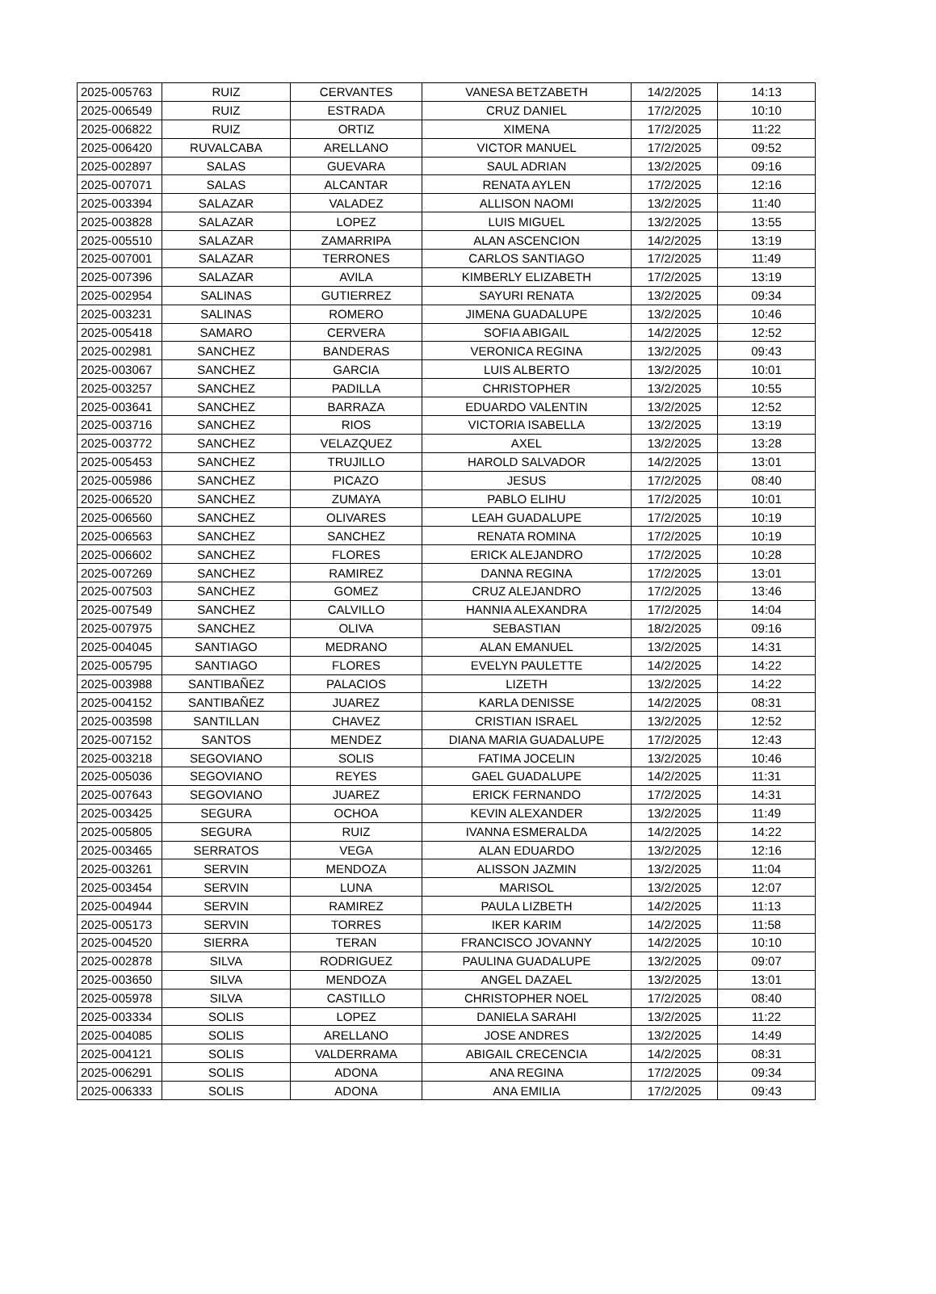| 2025-005763 | RUIZ | CERVANTES | VANESA BETZABETH | 14/2/2025 | 14:13 |
| 2025-006549 | RUIZ | ESTRADA | CRUZ DANIEL | 17/2/2025 | 10:10 |
| 2025-006822 | RUIZ | ORTIZ | XIMENA | 17/2/2025 | 11:22 |
| 2025-006420 | RUVALCABA | ARELLANO | VICTOR MANUEL | 17/2/2025 | 09:52 |
| 2025-002897 | SALAS | GUEVARA | SAUL ADRIAN | 13/2/2025 | 09:16 |
| 2025-007071 | SALAS | ALCANTAR | RENATA AYLEN | 17/2/2025 | 12:16 |
| 2025-003394 | SALAZAR | VALADEZ | ALLISON NAOMI | 13/2/2025 | 11:40 |
| 2025-003828 | SALAZAR | LOPEZ | LUIS MIGUEL | 13/2/2025 | 13:55 |
| 2025-005510 | SALAZAR | ZAMARRIPA | ALAN ASCENCION | 14/2/2025 | 13:19 |
| 2025-007001 | SALAZAR | TERRONES | CARLOS SANTIAGO | 17/2/2025 | 11:49 |
| 2025-007396 | SALAZAR | AVILA | KIMBERLY ELIZABETH | 17/2/2025 | 13:19 |
| 2025-002954 | SALINAS | GUTIERREZ | SAYURI RENATA | 13/2/2025 | 09:34 |
| 2025-003231 | SALINAS | ROMERO | JIMENA GUADALUPE | 13/2/2025 | 10:46 |
| 2025-005418 | SAMARO | CERVERA | SOFIA ABIGAIL | 14/2/2025 | 12:52 |
| 2025-002981 | SANCHEZ | BANDERAS | VERONICA REGINA | 13/2/2025 | 09:43 |
| 2025-003067 | SANCHEZ | GARCIA | LUIS ALBERTO | 13/2/2025 | 10:01 |
| 2025-003257 | SANCHEZ | PADILLA | CHRISTOPHER | 13/2/2025 | 10:55 |
| 2025-003641 | SANCHEZ | BARRAZA | EDUARDO VALENTIN | 13/2/2025 | 12:52 |
| 2025-003716 | SANCHEZ | RIOS | VICTORIA ISABELLA | 13/2/2025 | 13:19 |
| 2025-003772 | SANCHEZ | VELAZQUEZ | AXEL | 13/2/2025 | 13:28 |
| 2025-005453 | SANCHEZ | TRUJILLO | HAROLD SALVADOR | 14/2/2025 | 13:01 |
| 2025-005986 | SANCHEZ | PICAZO | JESUS | 17/2/2025 | 08:40 |
| 2025-006520 | SANCHEZ | ZUMAYA | PABLO ELIHU | 17/2/2025 | 10:01 |
| 2025-006560 | SANCHEZ | OLIVARES | LEAH GUADALUPE | 17/2/2025 | 10:19 |
| 2025-006563 | SANCHEZ | SANCHEZ | RENATA ROMINA | 17/2/2025 | 10:19 |
| 2025-006602 | SANCHEZ | FLORES | ERICK ALEJANDRO | 17/2/2025 | 10:28 |
| 2025-007269 | SANCHEZ | RAMIREZ | DANNA REGINA | 17/2/2025 | 13:01 |
| 2025-007503 | SANCHEZ | GOMEZ | CRUZ ALEJANDRO | 17/2/2025 | 13:46 |
| 2025-007549 | SANCHEZ | CALVILLO | HANNIA ALEXANDRA | 17/2/2025 | 14:04 |
| 2025-007975 | SANCHEZ | OLIVA | SEBASTIAN | 18/2/2025 | 09:16 |
| 2025-004045 | SANTIAGO | MEDRANO | ALAN EMANUEL | 13/2/2025 | 14:31 |
| 2025-005795 | SANTIAGO | FLORES | EVELYN PAULETTE | 14/2/2025 | 14:22 |
| 2025-003988 | SANTIBAÑEZ | PALACIOS | LIZETH | 13/2/2025 | 14:22 |
| 2025-004152 | SANTIBAÑEZ | JUAREZ | KARLA DENISSE | 14/2/2025 | 08:31 |
| 2025-003598 | SANTILLAN | CHAVEZ | CRISTIAN ISRAEL | 13/2/2025 | 12:52 |
| 2025-007152 | SANTOS | MENDEZ | DIANA MARIA GUADALUPE | 17/2/2025 | 12:43 |
| 2025-003218 | SEGOVIANO | SOLIS | FATIMA JOCELIN | 13/2/2025 | 10:46 |
| 2025-005036 | SEGOVIANO | REYES | GAEL GUADALUPE | 14/2/2025 | 11:31 |
| 2025-007643 | SEGOVIANO | JUAREZ | ERICK FERNANDO | 17/2/2025 | 14:31 |
| 2025-003425 | SEGURA | OCHOA | KEVIN ALEXANDER | 13/2/2025 | 11:49 |
| 2025-005805 | SEGURA | RUIZ | IVANNA ESMERALDA | 14/2/2025 | 14:22 |
| 2025-003465 | SERRATOS | VEGA | ALAN EDUARDO | 13/2/2025 | 12:16 |
| 2025-003261 | SERVIN | MENDOZA | ALISSON JAZMIN | 13/2/2025 | 11:04 |
| 2025-003454 | SERVIN | LUNA | MARISOL | 13/2/2025 | 12:07 |
| 2025-004944 | SERVIN | RAMIREZ | PAULA LIZBETH | 14/2/2025 | 11:13 |
| 2025-005173 | SERVIN | TORRES | IKER KARIM | 14/2/2025 | 11:58 |
| 2025-004520 | SIERRA | TERAN | FRANCISCO JOVANNY | 14/2/2025 | 10:10 |
| 2025-002878 | SILVA | RODRIGUEZ | PAULINA GUADALUPE | 13/2/2025 | 09:07 |
| 2025-003650 | SILVA | MENDOZA | ANGEL DAZAEL | 13/2/2025 | 13:01 |
| 2025-005978 | SILVA | CASTILLO | CHRISTOPHER NOEL | 17/2/2025 | 08:40 |
| 2025-003334 | SOLIS | LOPEZ | DANIELA SARAHI | 13/2/2025 | 11:22 |
| 2025-004085 | SOLIS | ARELLANO | JOSE ANDRES | 13/2/2025 | 14:49 |
| 2025-004121 | SOLIS | VALDERRAMA | ABIGAIL CRECENCIA | 14/2/2025 | 08:31 |
| 2025-006291 | SOLIS | ADONA | ANA REGINA | 17/2/2025 | 09:34 |
| 2025-006333 | SOLIS | ADONA | ANA EMILIA | 17/2/2025 | 09:43 |